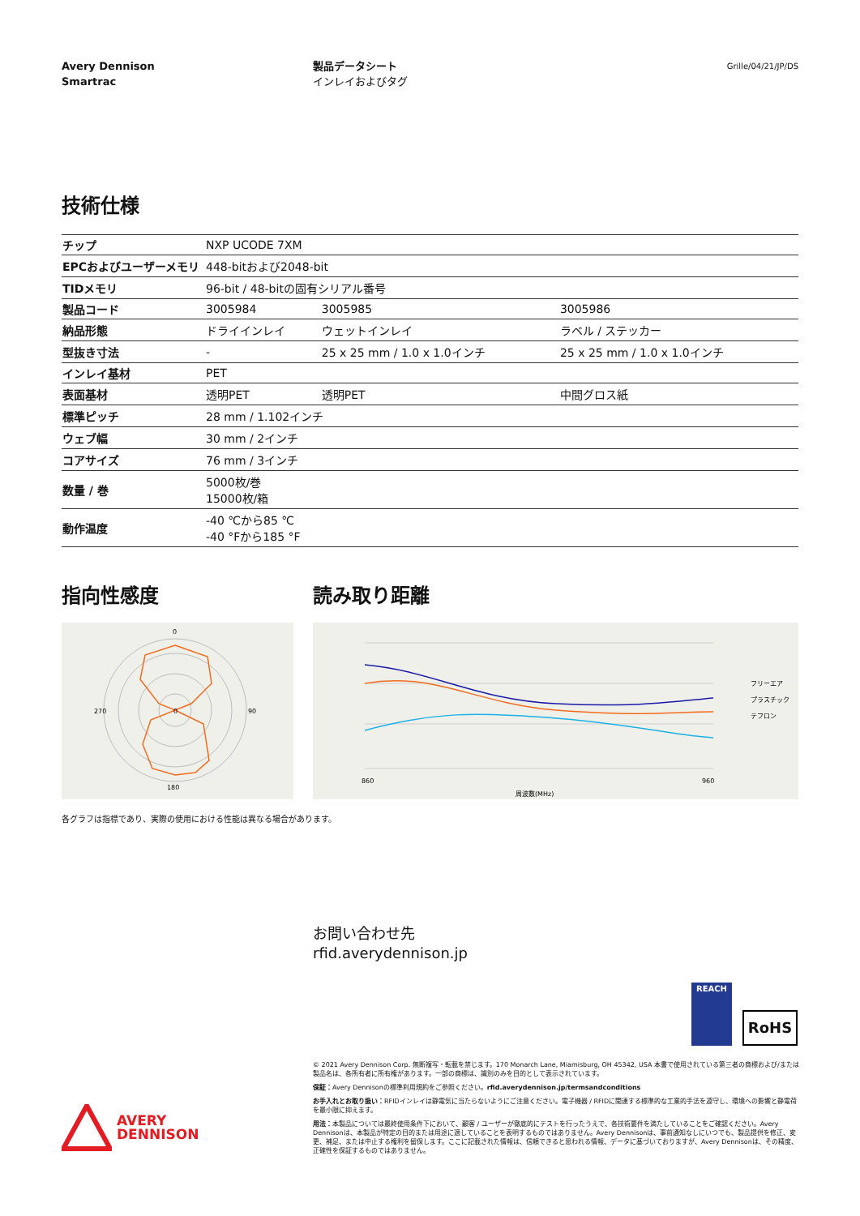Avery Dennison
Smartrac
製品データシート
インレイおよびタグ
Grille/04/21/JP/DS
技術仕様
| チップ | NXP UCODE 7XM | | |
| EPCおよびユーザーメモリ | 448-bitおよび2048-bit | | |
| TIDメモリ | 96-bit / 48-bitの固有シリアル番号 | | |
| 製品コード | 3005984 | 3005985 | 3005986 |
| 納品形態 | ドライインレイ | ウェットインレイ | ラベル / ステッカー |
| 型抜き寸法 | - | 25 x 25 mm / 1.0 x 1.0インチ | 25 x 25 mm / 1.0 x 1.0インチ |
| インレイ基材 | PET | | |
| 表面基材 | 透明PET | 透明PET | 中間グロス紙 |
| 標準ピッチ | 28 mm / 1.102インチ | | |
| ウェブ幅 | 30 mm / 2インチ | | |
| コアサイズ | 76 mm / 3インチ | | |
| 数量 / 巻 | 5000枚/巻 15000枚/箱 | | |
| 動作温度 | -40 ℃から85 ℃ -40 °Fから185 °F | | |
指向性感度
0
0
90
270
180
読み取り距離
860
960
周波数(MHz)
フリーエア
プラスチック
テフロン
各グラフは指標であり、実際の使用における性能は異なる場合があります。
お問い合わせ先
rfid.averydennison.jp
REACH
RoHS
© 2021 Avery Dennison Corp. 無断複写・転載を禁じます。170 Monarch Lane, Miamisburg, OH 45342, USA 本書で使用されている第三者の商標および/または製品名は、各所有者に所有権があります。一部の商標は、識別のみを目的として表示されています。
保証：Avery Dennisonの標準利用規約をご参照ください。rfid.averydennison.jp/termsandconditions
お手入れとお取り扱い：RFIDインレイは静電気に当たらないようにご注意ください。電子機器 / RFIDに関連する標準的な工業的手法を遵守し、環境への影響と静電荷を最小限に抑えます。
用法：本製品については最終使用条件下において、顧客 / ユーザーが徹底的にテストを行ったうえで、各技術要件を満たしていることをご確認ください。Avery Dennisonは、本製品が特定の目的または用途に適していることを表明するものではありません。Avery Dennisonは、事前通知なしにいつでも、製品提供を修正、変更、補足、または中止する権利を留保します。ここに記載された情報は、信頼できると思われる情報、データに基づいておりますが、Avery Dennisonは、その精度、正確性を保証するものではありません。
AVERY
DENNISON